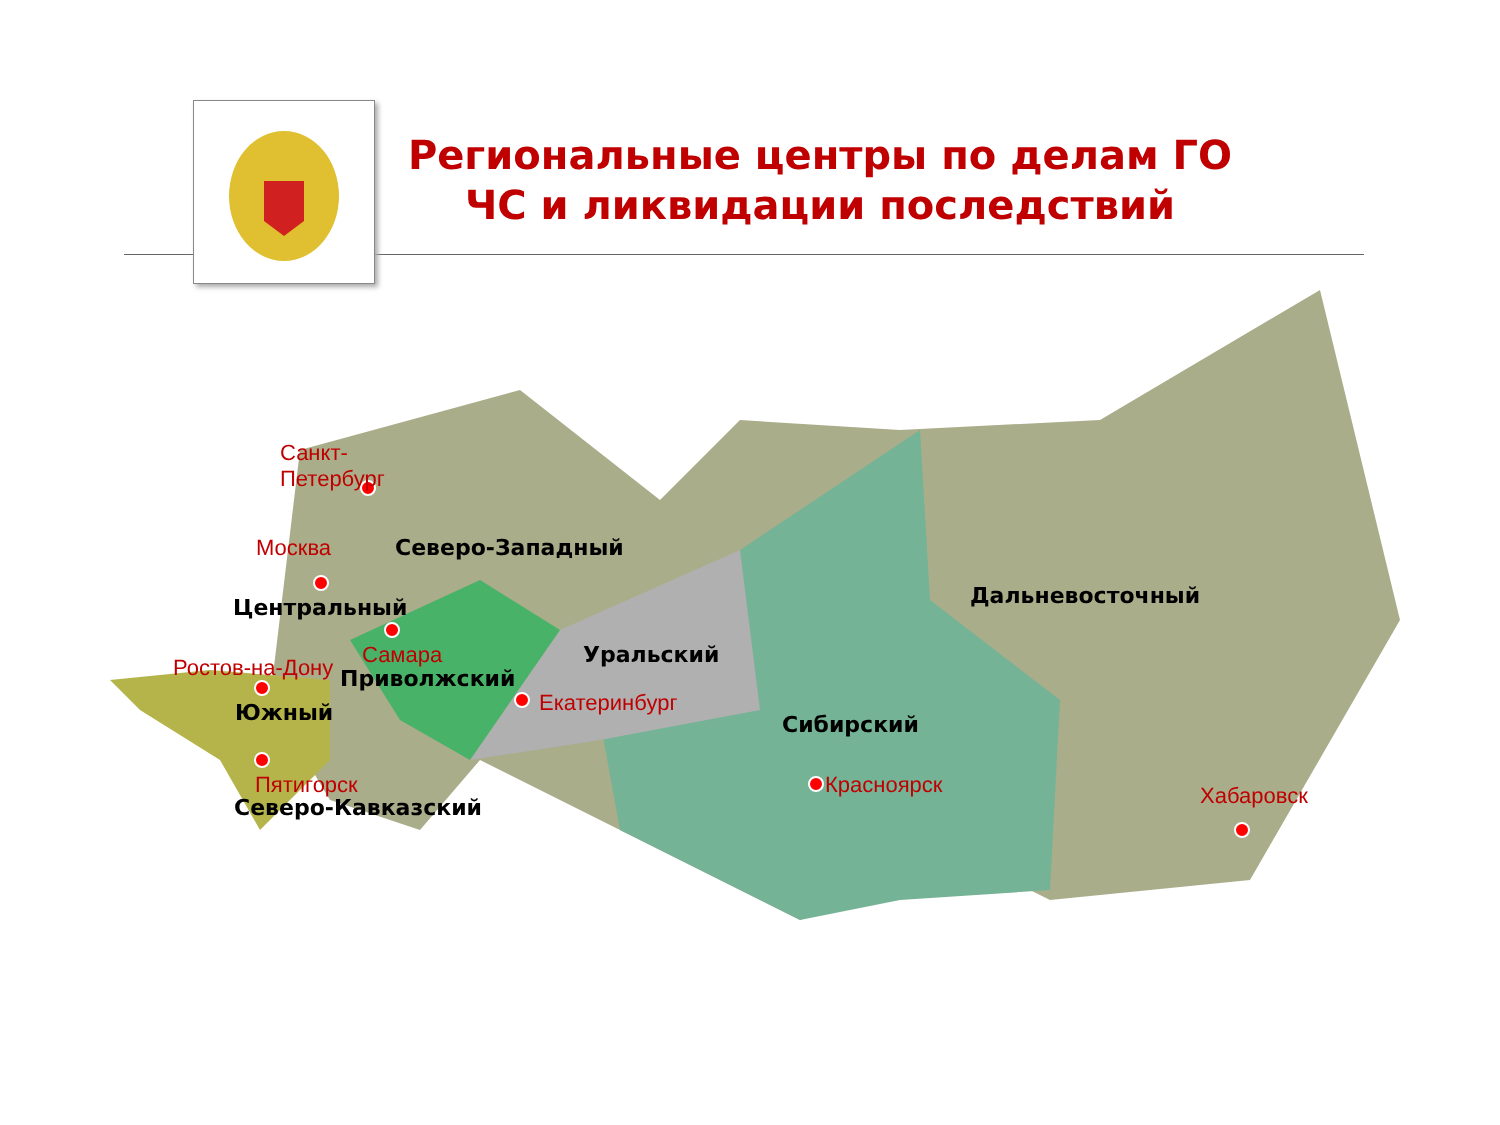Региональные центры по делам ГО ЧС и ликвидации последствий
Санкт-
Петербург
Москва Северо-Западный
Центральный
Самара
Ростов-на-Дону Приволжский
Уральский
Екатеринбург
Южный Сибирский
Дальневосточный
Пятигорск
Северо-Кавказский
Красноярск Хабаровск